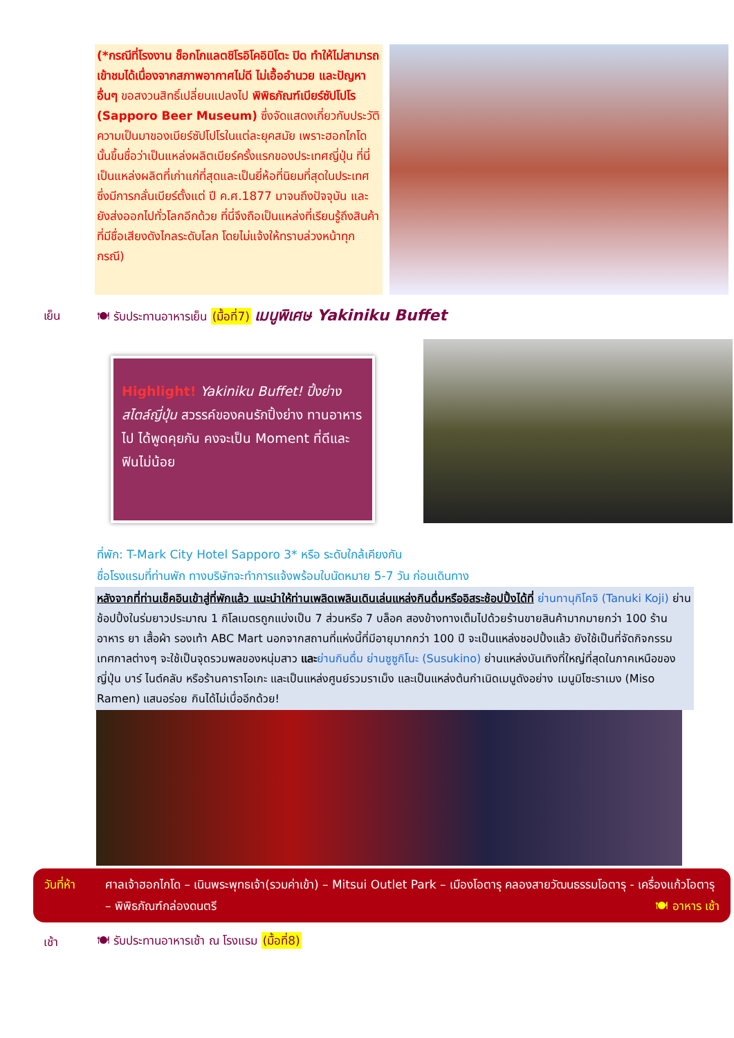(*กรณีที่โรงงาน ช็อกโกแลตชิโรอิโคอิบิโตะ ปิด ทำให้ไม่สามารถเข้าชมได้เนื่องจากสภาพอากาศไม่ดี ไม่เอื้ออำนวย และปัญหาอื่นๆ ขอสงวนสิทธิ์เปลี่ยนแปลงไป พิพิธภัณฑ์เบียร์ซัปโปโร (Sapporo Beer Museum) ซึ่งจัดแสดงเกี่ยวกับประวัติความเป็นมาของเบียร์ซัปโปโรในแต่ละยุคสมัย เพราะฮอกไกโดนั้นขึ้นชื่อว่าเป็นแหล่งผลิตเบียร์ครั้งแรกของประเทศญี่ปุ่น ที่นี่เป็นแหล่งผลิตที่เก่าแก่ที่สุดและเป็นยี่ห้อที่นิยมที่สุดในประเทศ ซึ่งมีการกลั่นเบียร์ตั้งแต่ ปี ค.ศ.1877 มาจนถึงปัจจุบัน และยังส่งออกไปทั่วโลกอีกด้วย ที่นี่จึงถือเป็นแหล่งที่เรียนรู้ถึงสินค้าที่มีชื่อเสียงดังไกลระดับโลก โดยไม่แจ้งให้ทราบล่วงหน้าทุกกรณี)
เย็น 🍽 รับประทานอาหารเย็น (มื้อที่7) เมนูพิเศษ Yakiniku Buffet
Highlight! Yakiniku Buffet! ปิ้งย่างสไตล์ญี่ปุ่น สวรรค์ของคนรักปิ้งย่าง ทานอาหารไป ได้พูดคุยกัน คงจะเป็น Moment ที่ดีและฟินไม่น้อย
ที่พัก: T-Mark City Hotel Sapporo 3* หรือ ระดับใกล้เคียงกัน
ชื่อโรงแรมที่ท่านพัก ทางบริษัทจะทำการแจ้งพร้อมใบนัดหมาย 5-7 วัน ก่อนเดินทาง
หลังจากที่ท่านเช็คอินเข้าสู่ที่พักแล้ว แนะนำให้ท่านเพลิดเพลินเดินเล่นแหล่งกินดื่มหรืออิสระช้อปปิ้งได้ที่ ย่านทานุกิโคจิ (Tanuki Koji) ย่านช้อปปิ้งในร่มยาวประมาณ 1 กิโลเมตรถูกแบ่งเป็น 7 ส่วนหรือ 7 บล็อค สองข้างทางเต็มไปด้วยร้านขายสินค้ามากมายกว่า 100 ร้าน อาหาร ยา เสื้อผ้า รองเท้า ABC Mart นอกจากสถานที่แห่งนี้ที่มีอายุมากกว่า 100 ปี จะเป็นแหล่งชอปปิ้งแล้ว ยังใช้เป็นที่จัดกิจกรรม เทศกาลต่างๆ จะใช้เป็นจุดรวมพลของหนุ่มสาว และ ย่านกินดื่ม ย่านซูซูกิโนะ (Susukino) ย่านแหล่งบันเทิงที่ใหญ่ที่สุดในภาคเหนือของญี่ปุ่น บาร์ ไนต์คลับ หรือร้านคาราโอเกะ และเป็นแหล่งศูนย์รวมราเม็ง และเป็นแหล่งต้นกำเนิดเมนูดังอย่าง เมนูมิโซะราเมง (Miso Ramen) แสนอร่อย กินได้ไม่เบื่ออีกด้วย!
วันที่ห้า ศาลเจ้าฮอกไกโด – เนินพระพุทธเจ้า(รวมค่าเข้า) – Mitsui Outlet Park – เมืองโอตารุ คลองสายวัฒนธรรมโอตารุ - เครื่องแก้วโอตารุ – พิพิธภัณฑ์กล่องดนตรี 🍽 อาหาร เช้า
เช้า 🍽 รับประทานอาหารเช้า ณ โรงแรม (มื้อที่8)